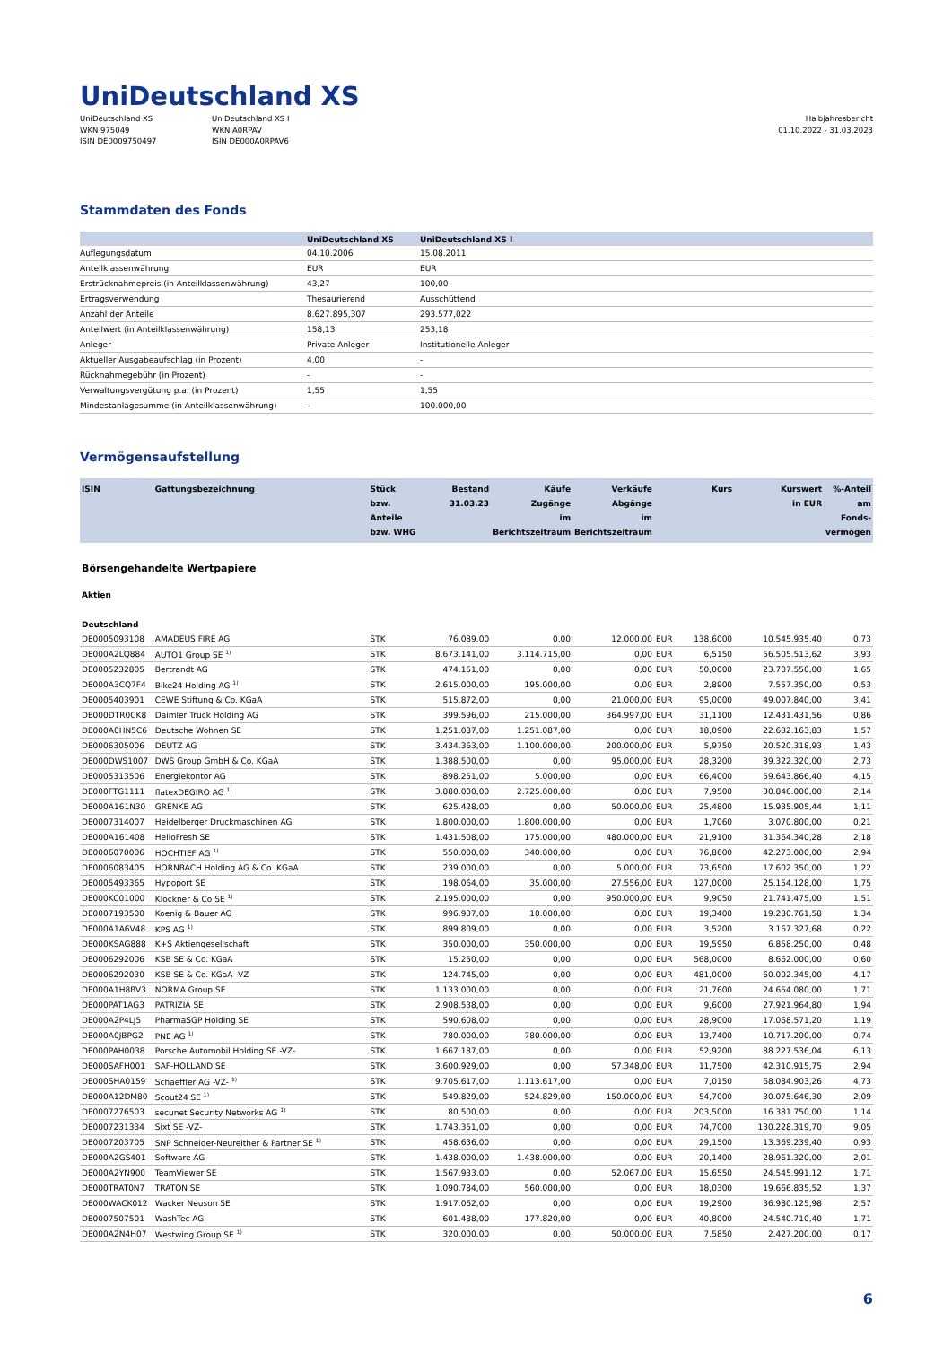UniDeutschland XS
UniDeutschland XS
WKN 975049
ISIN DE0009750497
UniDeutschland XS I
WKN A0RPAV
ISIN DE000A0RPAV6
Halbjahresbericht
01.10.2022 - 31.03.2023
Stammdaten des Fonds
| | UniDeutschland XS | UniDeutschland XS I |
| --- | --- | --- |
| Auflegungsdatum | 04.10.2006 | 15.08.2011 |
| Anteilklassenwährung | EUR | EUR |
| Erstrücknahmepreis (in Anteilklassenwährung) | 43,27 | 100,00 |
| Ertragsverwendung | Thesaurierend | Ausschüttend |
| Anzahl der Anteile | 8.627.895,307 | 293.577,022 |
| Anteilwert (in Anteilklassenwährung) | 158,13 | 253,18 |
| Anleger | Private Anleger | Institutionelle Anleger |
| Aktueller Ausgabeaufschlag (in Prozent) | 4,00 | - |
| Rücknahmegebühr (in Prozent) | - | - |
| Verwaltungsvergütung p.a. (in Prozent) | 1,55 | 1,55 |
| Mindestanlagesumme (in Anteilklassenwährung) | - | 100.000,00 |
Vermögensaufstellung
| ISIN | Gattungsbezeichnung | Stück bzw. Anteile bzw. WHG | Bestand 31.03.23 | Käufe Zugänge im Berichtszeitraum | Verkäufe Abgänge im Berichtszeitraum | | Kurs | Kurswert in EUR | %-Anteil am Fonds- vermögen |
| --- | --- | --- | --- | --- | --- | --- | --- | --- | --- |
| Börsengehandelte Wertpapiere | | | | | | | | | |
| Aktien | | | | | | | | | |
| Deutschland | | | | | | | | | |
| DE0005093108 | AMADEUS FIRE AG | STK | 76.089,00 | 0,00 | 12.000,00 | EUR | 138,6000 | 10.545.935,40 | 0,73 |
| DE000A2LQ884 | AUTO1 Group SE <sup>1)</sup> | STK | 8.673.141,00 | 3.114.715,00 | 0,00 | EUR | 6,5150 | 56.505.513,62 | 3,93 |
| DE0005232805 | Bertrandt AG | STK | 474.151,00 | 0,00 | 0,00 | EUR | 50,0000 | 23.707.550,00 | 1,65 |
| DE000A3CQ7F4 | Bike24 Holding AG <sup>1)</sup> | STK | 2.615.000,00 | 195.000,00 | 0,00 | EUR | 2,8900 | 7.557.350,00 | 0,53 |
| DE0005403901 | CEWE Stiftung & Co. KGaA | STK | 515.872,00 | 0,00 | 21.000,00 | EUR | 95,0000 | 49.007.840,00 | 3,41 |
| DE000DTR0CK8 | Daimler Truck Holding AG | STK | 399.596,00 | 215.000,00 | 364.997,00 | EUR | 31,1100 | 12.431.431,56 | 0,86 |
| DE000A0HN5C6 | Deutsche Wohnen SE | STK | 1.251.087,00 | 1.251.087,00 | 0,00 | EUR | 18,0900 | 22.632.163,83 | 1,57 |
| DE0006305006 | DEUTZ AG | STK | 3.434.363,00 | 1.100.000,00 | 200.000,00 | EUR | 5,9750 | 20.520.318,93 | 1,43 |
| DE000DWS1007 | DWS Group GmbH & Co. KGaA | STK | 1.388.500,00 | 0,00 | 95.000,00 | EUR | 28,3200 | 39.322.320,00 | 2,73 |
| DE0005313506 | Energiekontor AG | STK | 898.251,00 | 5.000,00 | 0,00 | EUR | 66,4000 | 59.643.866,40 | 4,15 |
| DE000FTG1111 | flatexDEGIRO AG <sup>1)</sup> | STK | 3.880.000,00 | 2.725.000,00 | 0,00 | EUR | 7,9500 | 30.846.000,00 | 2,14 |
| DE000A161N30 | GRENKE AG | STK | 625.428,00 | 0,00 | 50.000,00 | EUR | 25,4800 | 15.935.905,44 | 1,11 |
| DE0007314007 | Heidelberger Druckmaschinen AG | STK | 1.800.000,00 | 1.800.000,00 | 0,00 | EUR | 1,7060 | 3.070.800,00 | 0,21 |
| DE000A161408 | HelloFresh SE | STK | 1.431.508,00 | 175.000,00 | 480.000,00 | EUR | 21,9100 | 31.364.340,28 | 2,18 |
| DE0006070006 | HOCHTIEF AG <sup>1)</sup> | STK | 550.000,00 | 340.000,00 | 0,00 | EUR | 76,8600 | 42.273.000,00 | 2,94 |
| DE0006083405 | HORNBACH Holding AG & Co. KGaA | STK | 239.000,00 | 0,00 | 5.000,00 | EUR | 73,6500 | 17.602.350,00 | 1,22 |
| DE0005493365 | Hypoport SE | STK | 198.064,00 | 35.000,00 | 27.556,00 | EUR | 127,0000 | 25.154.128,00 | 1,75 |
| DE000KC01000 | Klöckner & Co SE <sup>1)</sup> | STK | 2.195.000,00 | 0,00 | 950.000,00 | EUR | 9,9050 | 21.741.475,00 | 1,51 |
| DE0007193500 | Koenig & Bauer AG | STK | 996.937,00 | 10.000,00 | 0,00 | EUR | 19,3400 | 19.280.761,58 | 1,34 |
| DE000A1A6V48 | KPS AG <sup>1)</sup> | STK | 899.809,00 | 0,00 | 0,00 | EUR | 3,5200 | 3.167.327,68 | 0,22 |
| DE000KSAG888 | K+S Aktiengesellschaft | STK | 350.000,00 | 350.000,00 | 0,00 | EUR | 19,5950 | 6.858.250,00 | 0,48 |
| DE0006292006 | KSB SE & Co. KGaA | STK | 15.250,00 | 0,00 | 0,00 | EUR | 568,0000 | 8.662.000,00 | 0,60 |
| DE0006292030 | KSB SE & Co. KGaA -VZ- | STK | 124.745,00 | 0,00 | 0,00 | EUR | 481,0000 | 60.002.345,00 | 4,17 |
| DE000A1H8BV3 | NORMA Group SE | STK | 1.133.000,00 | 0,00 | 0,00 | EUR | 21,7600 | 24.654.080,00 | 1,71 |
| DE000PAT1AG3 | PATRIZIA SE | STK | 2.908.538,00 | 0,00 | 0,00 | EUR | 9,6000 | 27.921.964,80 | 1,94 |
| DE000A2P4LJ5 | PharmaSGP Holding SE | STK | 590.608,00 | 0,00 | 0,00 | EUR | 28,9000 | 17.068.571,20 | 1,19 |
| DE000A0JBPG2 | PNE AG <sup>1)</sup> | STK | 780.000,00 | 780.000,00 | 0,00 | EUR | 13,7400 | 10.717.200,00 | 0,74 |
| DE000PAH0038 | Porsche Automobil Holding SE -VZ- | STK | 1.667.187,00 | 0,00 | 0,00 | EUR | 52,9200 | 88.227.536,04 | 6,13 |
| DE000SAFH001 | SAF-HOLLAND SE | STK | 3.600.929,00 | 0,00 | 57.348,00 | EUR | 11,7500 | 42.310.915,75 | 2,94 |
| DE000SHA0159 | Schaeffler AG -VZ- <sup>1)</sup> | STK | 9.705.617,00 | 1.113.617,00 | 0,00 | EUR | 7,0150 | 68.084.903,26 | 4,73 |
| DE000A12DM80 | Scout24 SE <sup>1)</sup> | STK | 549.829,00 | 524.829,00 | 150.000,00 | EUR | 54,7000 | 30.075.646,30 | 2,09 |
| DE0007276503 | secunet Security Networks AG <sup>1)</sup> | STK | 80.500,00 | 0,00 | 0,00 | EUR | 203,5000 | 16.381.750,00 | 1,14 |
| DE0007231334 | Sixt SE -VZ- | STK | 1.743.351,00 | 0,00 | 0,00 | EUR | 74,7000 | 130.228.319,70 | 9,05 |
| DE0007203705 | SNP Schneider-Neureither & Partner SE <sup>1)</sup> | STK | 458.636,00 | 0,00 | 0,00 | EUR | 29,1500 | 13.369.239,40 | 0,93 |
| DE000A2GS401 | Software AG | STK | 1.438.000,00 | 1.438.000,00 | 0,00 | EUR | 20,1400 | 28.961.320,00 | 2,01 |
| DE000A2YN900 | TeamViewer SE | STK | 1.567.933,00 | 0,00 | 52.067,00 | EUR | 15,6550 | 24.545.991,12 | 1,71 |
| DE000TRAT0N7 | TRATON SE | STK | 1.090.784,00 | 560.000,00 | 0,00 | EUR | 18,0300 | 19.666.835,52 | 1,37 |
| DE000WACK012 | Wacker Neuson SE | STK | 1.917.062,00 | 0,00 | 0,00 | EUR | 19,2900 | 36.980.125,98 | 2,57 |
| DE0007507501 | WashTec AG | STK | 601.488,00 | 177.820,00 | 0,00 | EUR | 40,8000 | 24.540.710,40 | 1,71 |
| DE000A2N4H07 | Westwing Group SE <sup>1)</sup> | STK | 320.000,00 | 0,00 | 50.000,00 | EUR | 7,5850 | 2.427.200,00 | 0,17 |
6